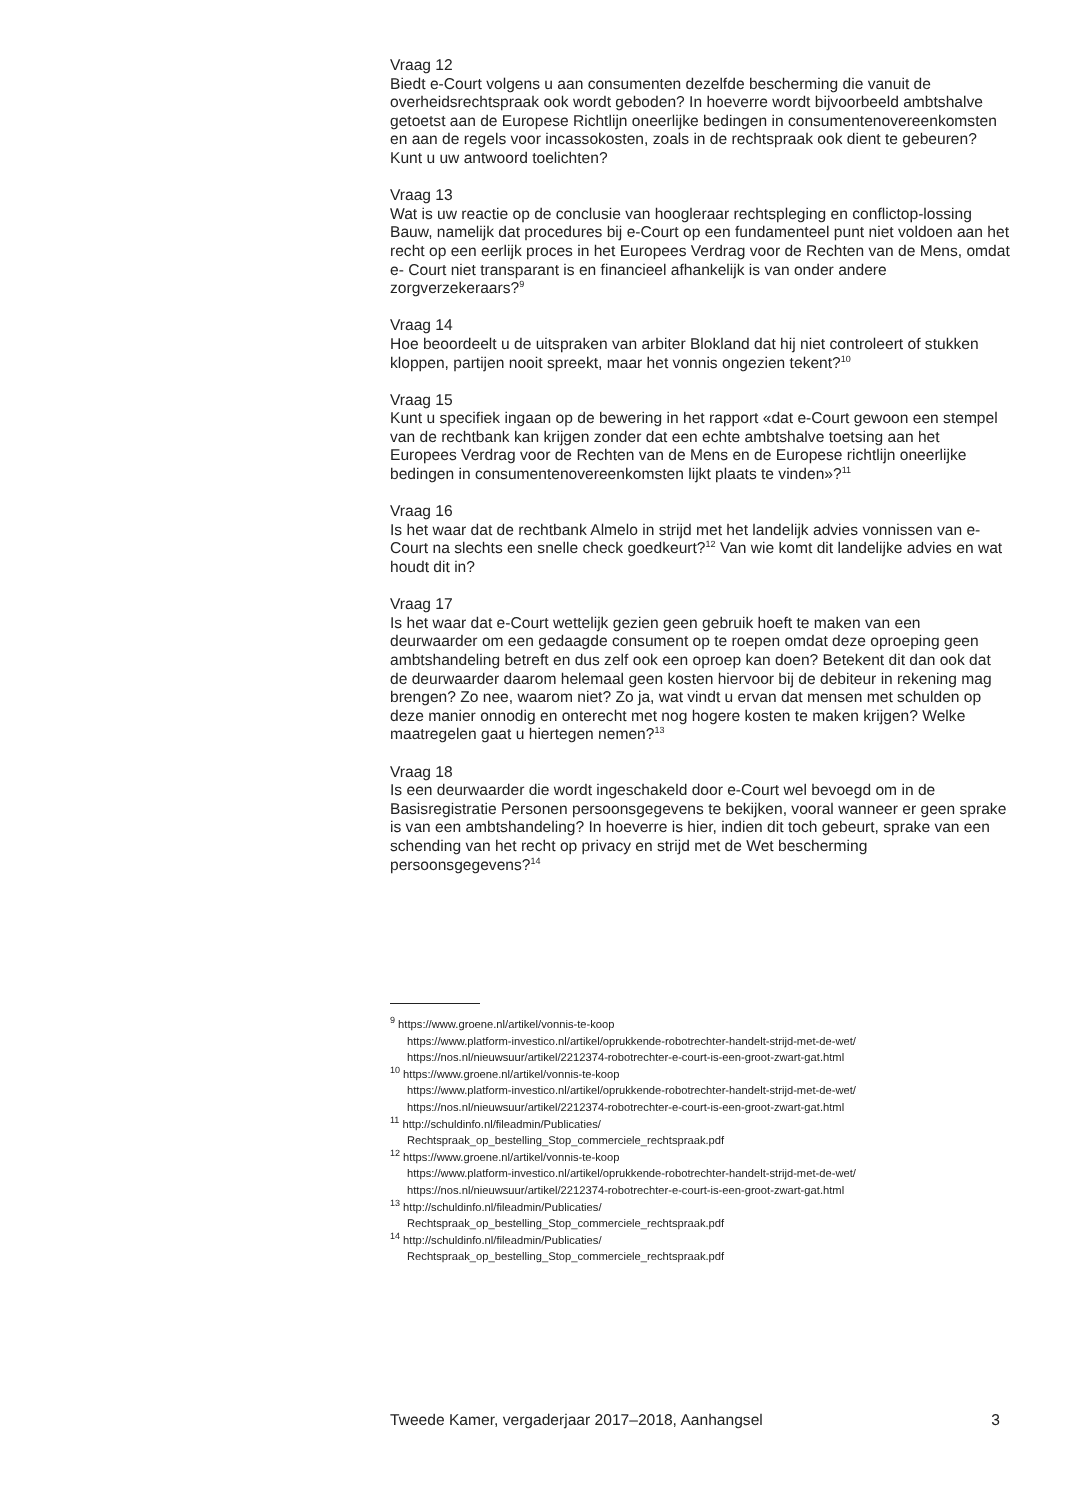Vraag 12
Biedt e-Court volgens u aan consumenten dezelfde bescherming die vanuit de overheidsrechtspraak ook wordt geboden? In hoeverre wordt bijvoorbeeld ambtshalve getoetst aan de Europese Richtlijn oneerlijke bedingen in consumentenovereenkomsten en aan de regels voor incassokosten, zoals in de rechtspraak ook dient te gebeuren? Kunt u uw antwoord toelichten?
Vraag 13
Wat is uw reactie op de conclusie van hoogleraar rechtspleging en conflictop-lossing Bauw, namelijk dat procedures bij e-Court op een fundamenteel punt niet voldoen aan het recht op een eerlijk proces in het Europees Verdrag voor de Rechten van de Mens, omdat e- Court niet transparant is en financieel afhankelijk is van onder andere zorgverzekeraars?<sup>9</sup>
Vraag 14
Hoe beoordeelt u de uitspraken van arbiter Blokland dat hij niet controleert of stukken kloppen, partijen nooit spreekt, maar het vonnis ongezien tekent?<sup>10</sup>
Vraag 15
Kunt u specifiek ingaan op de bewering in het rapport «dat e-Court gewoon een stempel van de rechtbank kan krijgen zonder dat een echte ambtshalve toetsing aan het Europees Verdrag voor de Rechten van de Mens en de Europese richtlijn oneerlijke bedingen in consumentenovereenkomsten lijkt plaats te vinden»?<sup>11</sup>
Vraag 16
Is het waar dat de rechtbank Almelo in strijd met het landelijk advies vonnissen van e-Court na slechts een snelle check goedkeurt?<sup>12</sup> Van wie komt dit landelijke advies en wat houdt dit in?
Vraag 17
Is het waar dat e-Court wettelijk gezien geen gebruik hoeft te maken van een deurwaarder om een gedaagde consument op te roepen omdat deze oproeping geen ambtshandeling betreft en dus zelf ook een oproep kan doen? Betekent dit dan ook dat de deurwaarder daarom helemaal geen kosten hiervoor bij de debiteur in rekening mag brengen? Zo nee, waarom niet? Zo ja, wat vindt u ervan dat mensen met schulden op deze manier onnodig en onterecht met nog hogere kosten te maken krijgen? Welke maatregelen gaat u hiertegen nemen?<sup>13</sup>
Vraag 18
Is een deurwaarder die wordt ingeschakeld door e-Court wel bevoegd om in de Basisregistratie Personen persoonsgegevens te bekijken, vooral wanneer er geen sprake is van een ambtshandeling? In hoeverre is hier, indien dit toch gebeurt, sprake van een schending van het recht op privacy en strijd met de Wet bescherming persoonsgegevens?<sup>14</sup>
<sup>9</sup> https://www.groene.nl/artikel/vonnis-te-koop
https://www.platform-investico.nl/artikel/oprukkende-robotrechter-handelt-strijd-met-de-wet/
https://nos.nl/nieuwsuur/artikel/2212374-robotrechter-e-court-is-een-groot-zwart-gat.html
<sup>10</sup> https://www.groene.nl/artikel/vonnis-te-koop
https://www.platform-investico.nl/artikel/oprukkende-robotrechter-handelt-strijd-met-de-wet/
https://nos.nl/nieuwsuur/artikel/2212374-robotrechter-e-court-is-een-groot-zwart-gat.html
<sup>11</sup> http://schuldinfo.nl/fileadmin/Publicaties/
Rechtspraak_op_bestelling_Stop_commerciele_rechtspraak.pdf
<sup>12</sup> https://www.groene.nl/artikel/vonnis-te-koop
https://www.platform-investico.nl/artikel/oprukkende-robotrechter-handelt-strijd-met-de-wet/
https://nos.nl/nieuwsuur/artikel/2212374-robotrechter-e-court-is-een-groot-zwart-gat.html
<sup>13</sup> http://schuldinfo.nl/fileadmin/Publicaties/
Rechtspraak_op_bestelling_Stop_commerciele_rechtspraak.pdf
<sup>14</sup> http://schuldinfo.nl/fileadmin/Publicaties/
Rechtspraak_op_bestelling_Stop_commerciele_rechtspraak.pdf
Tweede Kamer, vergaderjaar 2017–2018, Aanhangsel 3